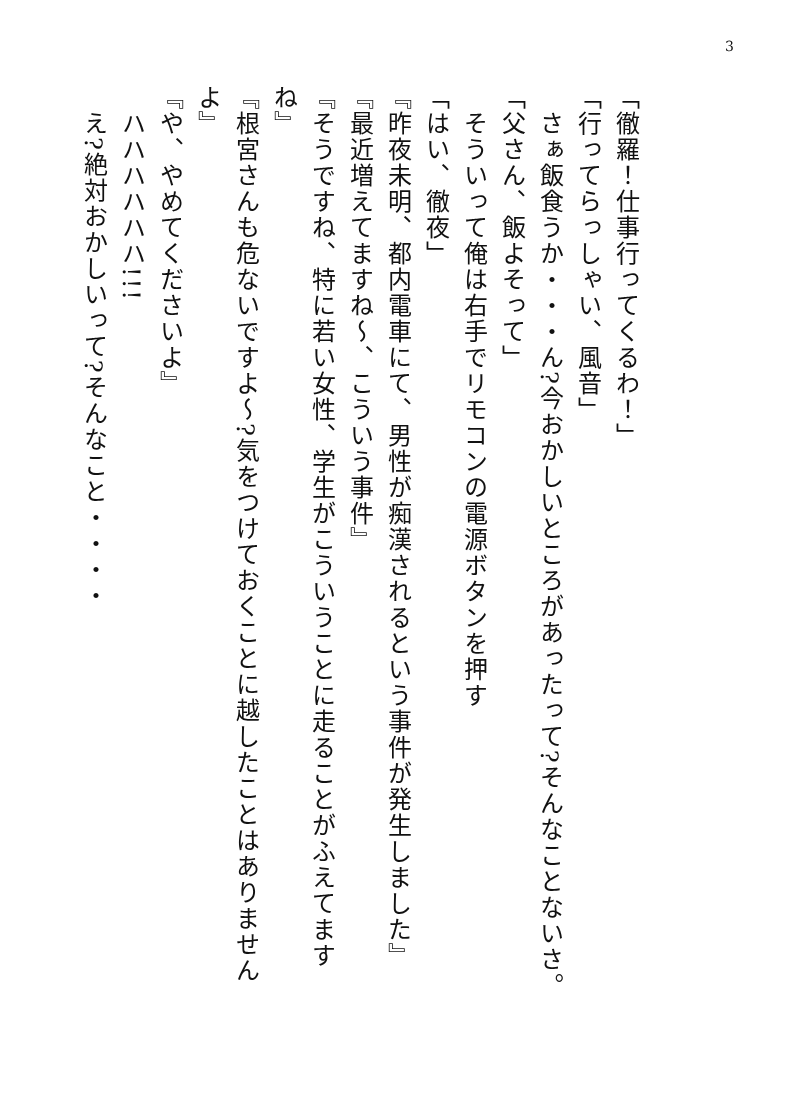3
「徹羅！仕事行ってくるわ！」
「行ってらっしゃい、風音」
　さぁ飯食うか・・・ん?今おかしいところがあったって?そんなことないさ。
「父さん、飯よそって」
　そういって俺は右手でリモコンの電源ボタンを押す
「はい、徹夜」
『昨夜未明、都内電車にて、男性が痴漢されるという事件が発生しました』
『最近増えてますね～、こういう事件』
『そうですね、特に若い女性、学生がこういうことに走ることがふえてますね』
『根宮さんも危ないですよ～?気をつけておくことに越したことはありませんよ』
『や、やめてくださいよ』
　ハハハハハハ!!!
　え?絶対おかしいって?そんなこと・・・・